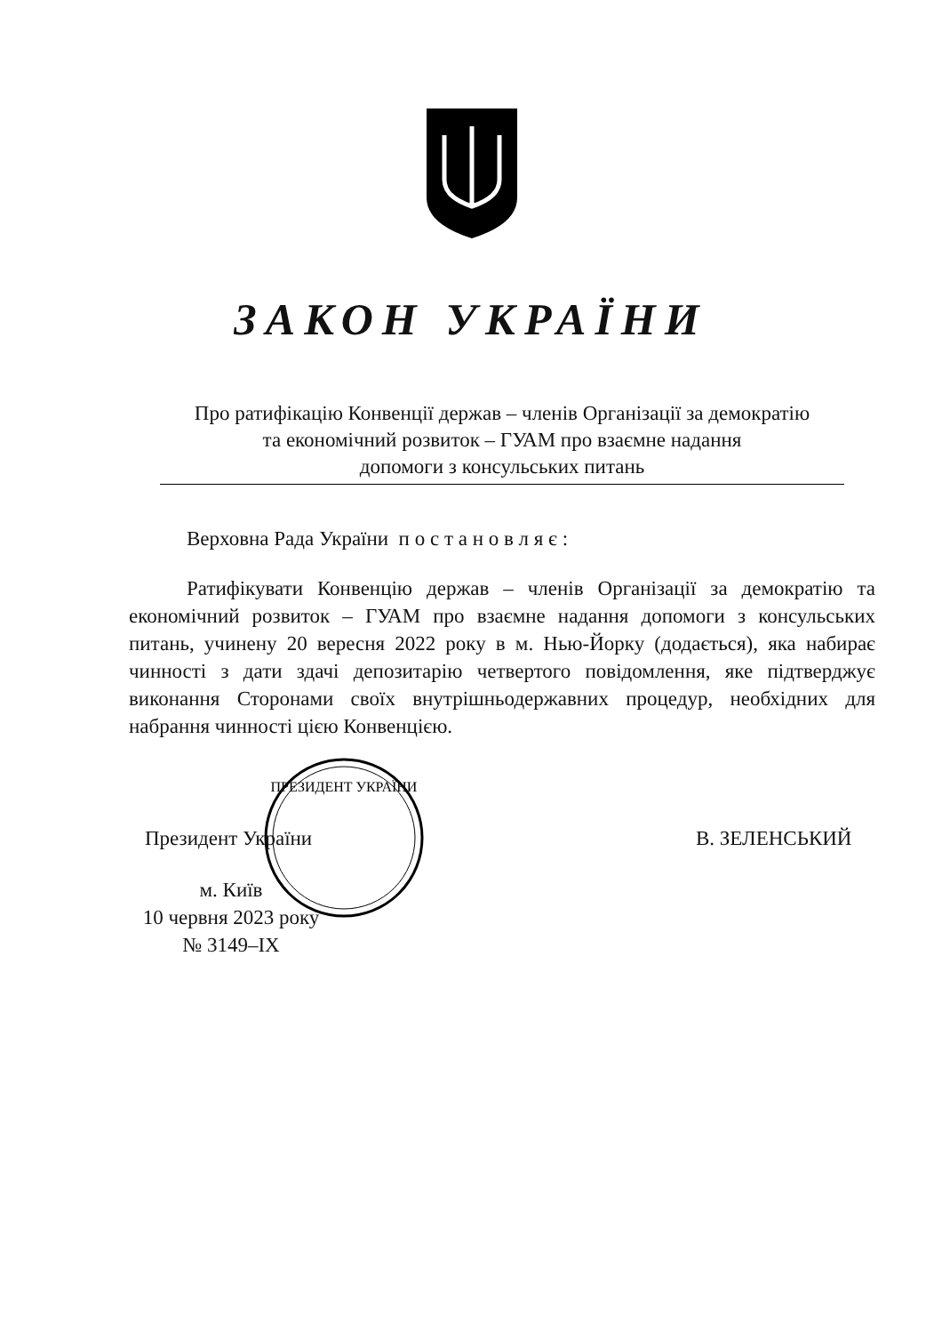ЗАКОН УКРАЇНИ
Про ратифікацію Конвенції держав – членів Організації за демократію
та економічний розвиток – ГУАМ про взаємне надання
допомоги з консульських питань
Верховна Рада України п о с т а н о в л я є :
Ратифікувати Конвенцію держав – членів Організації за демократію та економічний розвиток – ГУАМ про взаємне надання допомоги з консульських питань, учинену 20 вересня 2022 року в м. Нью-Йорку (додається), яка набирає чинності з дати здачі депозитарію четвертого повідомлення, яке підтверджує виконання Сторонами своїх внутрішньодержавних процедур, необхідних для набрання чинності цією Конвенцією.
ПРЕЗИДЕНТ УКРАЇНИ
Президент України В. ЗЕЛЕНСЬКИЙ
м. Київ
10 червня 2023 року
№ 3149–IX